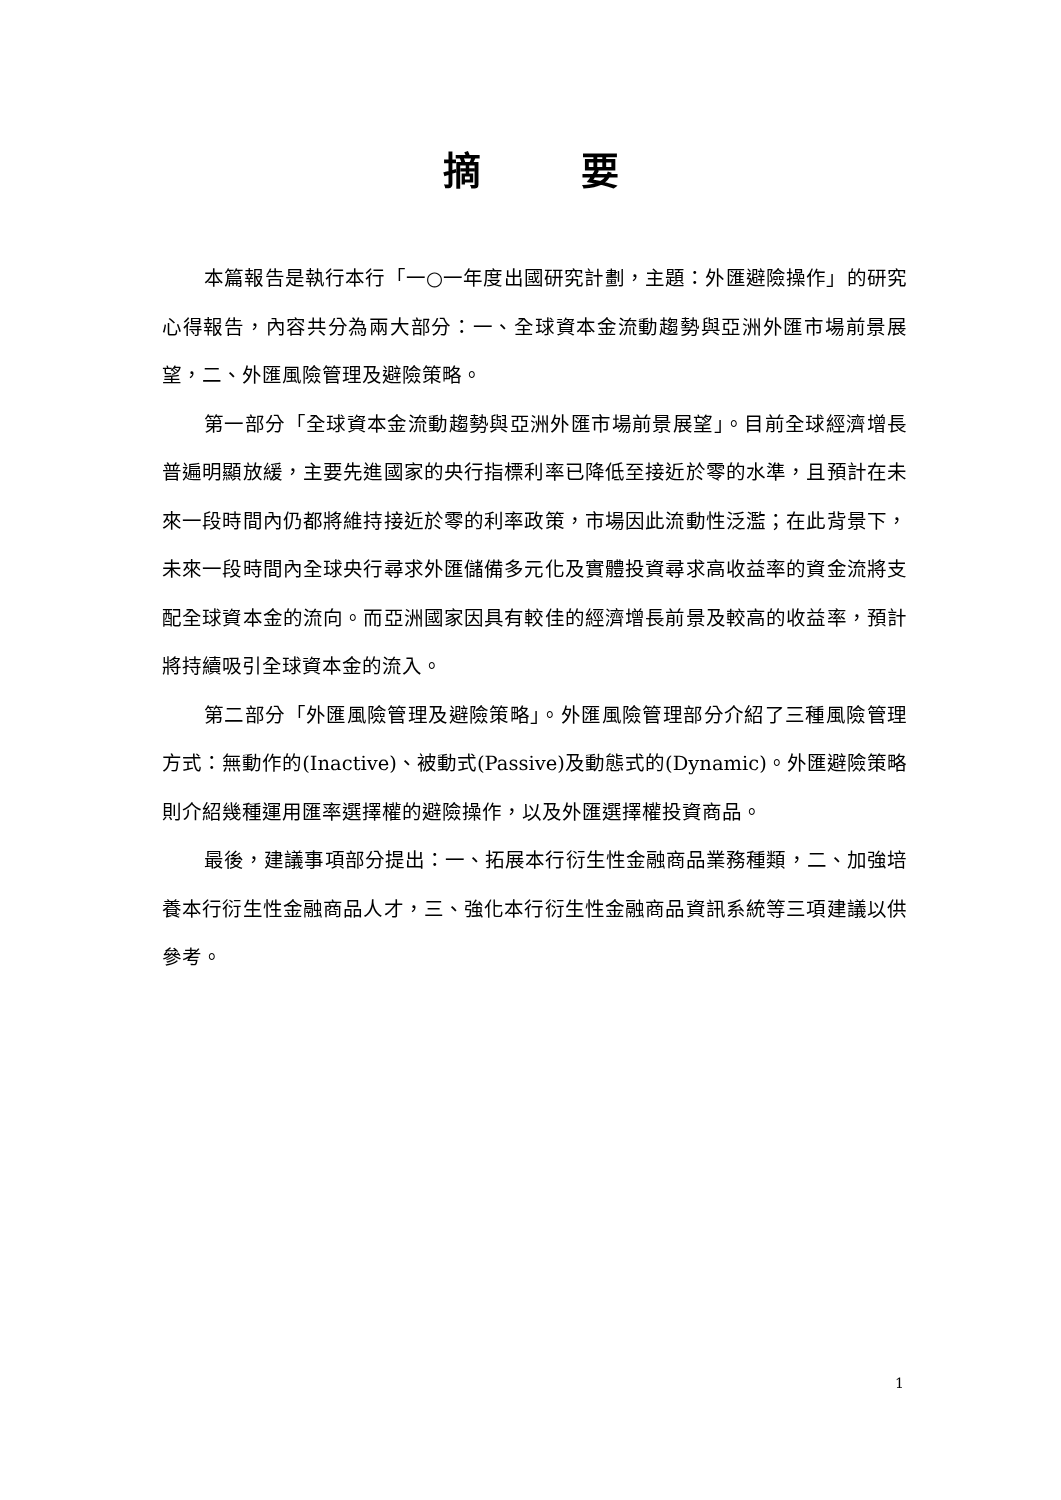摘要
本篇報告是執行本行「一○一年度出國研究計劃，主題：外匯避險操作」的研究心得報告，內容共分為兩大部分：一、全球資本金流動趨勢與亞洲外匯市場前景展望，二、外匯風險管理及避險策略。
第一部分「全球資本金流動趨勢與亞洲外匯市場前景展望」。目前全球經濟增長普遍明顯放緩，主要先進國家的央行指標利率已降低至接近於零的水準，且預計在未來一段時間內仍都將維持接近於零的利率政策，市場因此流動性泛濫；在此背景下，未來一段時間內全球央行尋求外匯儲備多元化及實體投資尋求高收益率的資金流將支配全球資本金的流向。而亞洲國家因具有較佳的經濟增長前景及較高的收益率，預計將持續吸引全球資本金的流入。
第二部分「外匯風險管理及避險策略」。外匯風險管理部分介紹了三種風險管理方式：無動作的(Inactive)、被動式(Passive)及動態式的(Dynamic)。外匯避險策略則介紹幾種運用匯率選擇權的避險操作，以及外匯選擇權投資商品。
最後，建議事項部分提出：一、拓展本行衍生性金融商品業務種類，二、加強培養本行衍生性金融商品人才，三、強化本行衍生性金融商品資訊系統等三項建議以供參考。
1